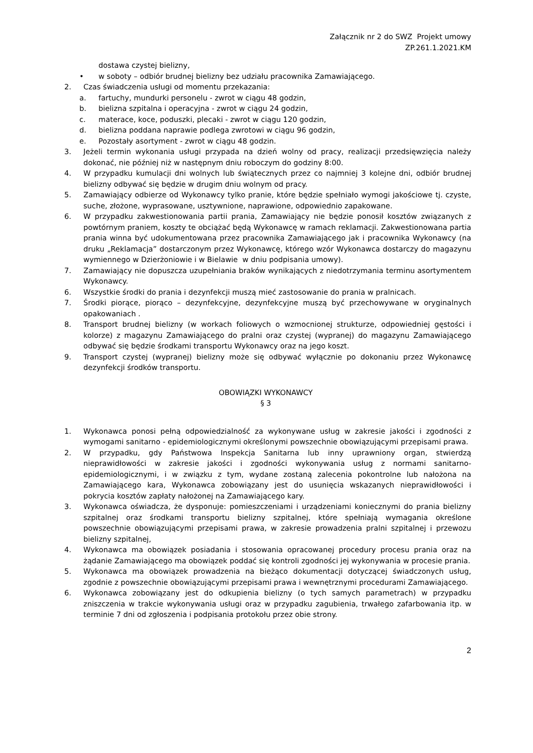Załącznik nr 2 do SWZ Projekt umowy
ZP.261.1.2021.KM
dostawa czystej bielizny,
• w soboty – odbiór brudnej bielizny bez udziału pracownika Zamawiającego.
2. Czas świadczenia usługi od momentu przekazania:
a. fartuchy, mundurki personelu - zwrot w ciągu 48 godzin,
b. bielizna szpitalna i operacyjna - zwrot w ciągu 24 godzin,
c. materace, koce, poduszki, plecaki - zwrot w ciągu 120 godzin,
d. bielizna poddana naprawie podlega zwrotowi w ciągu 96 godzin,
e. Pozostały asortyment - zwrot w ciągu 48 godzin.
3. Jeżeli termin wykonania usługi przypada na dzień wolny od pracy, realizacji przedsięwzięcia należy dokonać, nie później niż w następnym dniu roboczym do godziny 8:00.
4. W przypadku kumulacji dni wolnych lub świątecznych przez co najmniej 3 kolejne dni, odbiór brudnej bielizny odbywać się będzie w drugim dniu wolnym od pracy.
5. Zamawiający odbierze od Wykonawcy tylko pranie, które będzie spełniało wymogi jakościowe tj. czyste, suche, złożone, wyprasowane, usztywnione, naprawione, odpowiednio zapakowane.
6. W przypadku zakwestionowania partii prania, Zamawiający nie będzie ponosił kosztów związanych z powtórnym praniem, koszty te obciążać będą Wykonawcę w ramach reklamacji. Zakwestionowana partia prania winna być udokumentowana przez pracownika Zamawiającego jak i pracownika Wykonawcy (na druku „Reklamacja” dostarczonym przez Wykonawcę, którego wzór Wykonawca dostarczy do magazynu wymiennego w Dzierżoniowie i w Bielawie w dniu podpisania umowy).
7. Zamawiający nie dopuszcza uzupełniania braków wynikających z niedotrzymania terminu asortymentem Wykonawcy.
6. Wszystkie środki do prania i dezynfekcji muszą mieć zastosowanie do prania w pralnicach.
7. Środki piorące, piorąco – dezynfekcyjne, dezynfekcyjne muszą być przechowywane w oryginalnych opakowaniach .
8. Transport brudnej bielizny (w workach foliowych o wzmocnionej strukturze, odpowiedniej gęstości i kolorze) z magazynu Zamawiającego do pralni oraz czystej (wypranej) do magazynu Zamawiającego odbywać się będzie środkami transportu Wykonawcy oraz na jego koszt.
9. Transport czystej (wypranej) bielizny może się odbywać wyłącznie po dokonaniu przez Wykonawcę dezynfekcji środków transportu.
OBOWIĄZKI WYKONAWCY
§ 3
1. Wykonawca ponosi pełną odpowiedzialność za wykonywane usług w zakresie jakości i zgodności z wymogami sanitarno - epidemiologicznymi określonymi powszechnie obowiązującymi przepisami prawa.
2. W przypadku, gdy Państwowa Inspekcja Sanitarna lub inny uprawniony organ, stwierdzą nieprawidłowości w zakresie jakości i zgodności wykonywania usług z normami sanitarno-epidemiologicznymi, i w związku z tym, wydane zostaną zalecenia pokontrolne lub nałożona na Zamawiającego kara, Wykonawca zobowiązany jest do usunięcia wskazanych nieprawidłowości i pokrycia kosztów zapłaty nałożonej na Zamawiającego kary.
3. Wykonawca oświadcza, że dysponuje: pomieszczeniami i urządzeniami koniecznymi do prania bielizny szpitalnej oraz środkami transportu bielizny szpitalnej, które spełniają wymagania określone powszechnie obowiązującymi przepisami prawa, w zakresie prowadzenia pralni szpitalnej i przewozu bielizny szpitalnej,
4. Wykonawca ma obowiązek posiadania i stosowania opracowanej procedury procesu prania oraz na żądanie Zamawiającego ma obowiązek poddać się kontroli zgodności jej wykonywania w procesie prania.
5. Wykonawca ma obowiązek prowadzenia na bieżąco dokumentacji dotyczącej świadczonych usług, zgodnie z powszechnie obowiązującymi przepisami prawa i wewnętrznymi procedurami Zamawiającego.
6. Wykonawca zobowiązany jest do odkupienia bielizny (o tych samych parametrach) w przypadku zniszczenia w trakcie wykonywania usługi oraz w przypadku zagubienia, trwałego zafarbowania itp. w terminie 7 dni od zgłoszenia i podpisania protokołu przez obie strony.
2